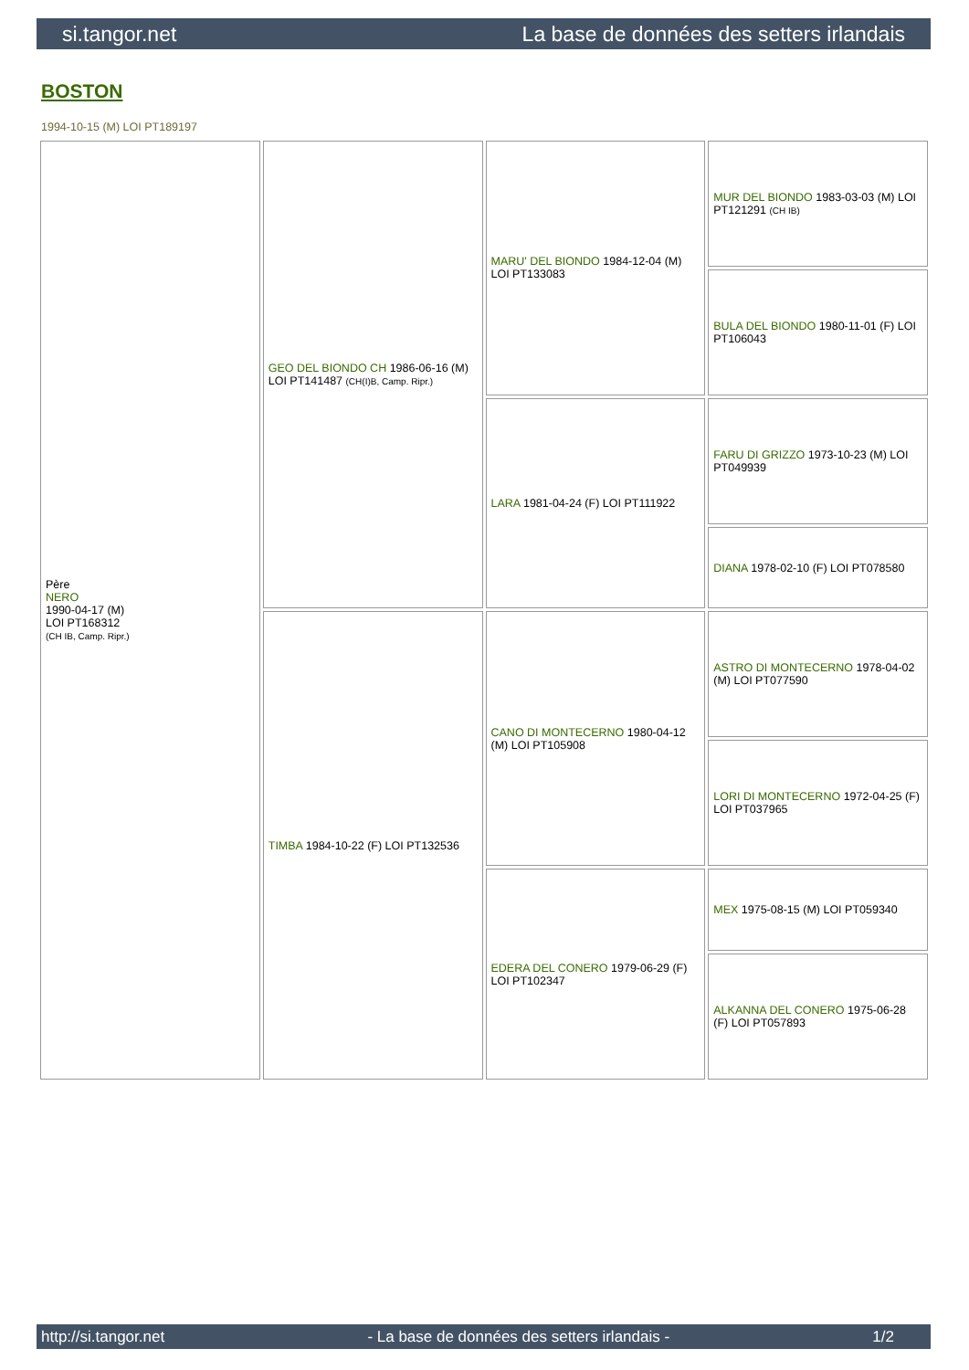si.tangor.net La base de données des setters irlandais
BOSTON
1994-10-15 (M) LOI PT189197
| Père NERO 1990-04-17 (M) LOI PT168312 (CH IB, Camp. Ripr.) | GEO DEL BIONDO CH 1986-06-16 (M) LOI PT141487 (CH(I)B, Camp. Ripr.) | MARU' DEL BIONDO 1984-12-04 (M) LOI PT133083 | MUR DEL BIONDO 1983-03-03 (M) LOI PT121291 (CH IB) |
| | | | BULA DEL BIONDO 1980-11-01 (F) LOI PT106043 |
| | | LARA 1981-04-24 (F) LOI PT111922 | FARU DI GRIZZO 1973-10-23 (M) LOI PT049939 |
| | | | DIANA 1978-02-10 (F) LOI PT078580 |
| | TIMBA 1984-10-22 (F) LOI PT132536 | CANO DI MONTECERNO 1980-04-12 (M) LOI PT105908 | ASTRO DI MONTECERNO 1978-04-02 (M) LOI PT077590 |
| | | | LORI DI MONTECERNO 1972-04-25 (F) LOI PT037965 |
| | | EDERA DEL CONERO 1979-06-29 (F) LOI PT102347 | MEX 1975-08-15 (M) LOI PT059340 |
| | | | ALKANNA DEL CONERO 1975-06-28 (F) LOI PT057893 |
http://si.tangor.net - La base de données des setters irlandais - 1/2